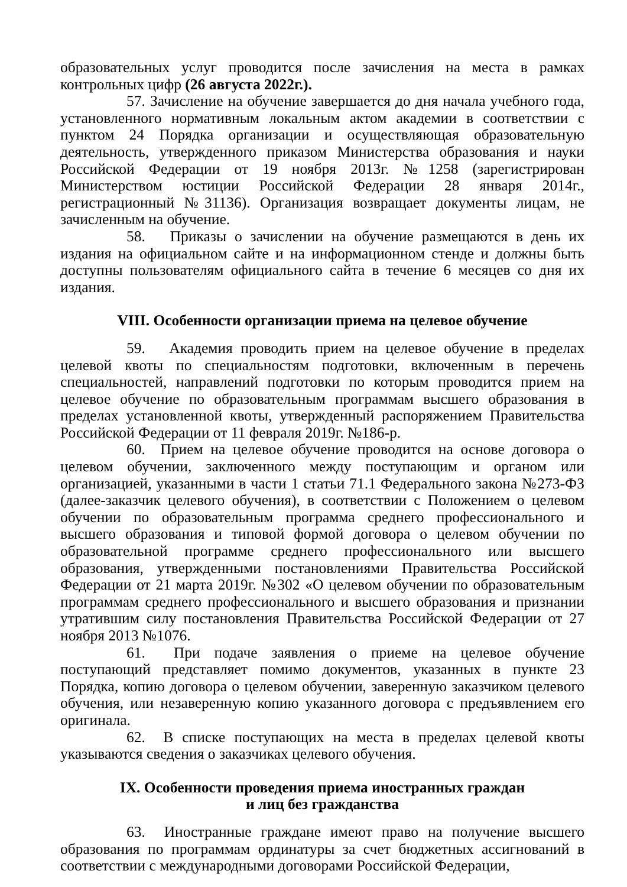образовательных услуг проводится после зачисления на места в рамках контрольных цифр (26 августа 2022г.).
57. Зачисление на обучение завершается до дня начала учебного года, установленного нормативным локальным актом академии в соответствии с пунктом 24 Порядка организации и осуществляющая образовательную деятельность, утвержденного приказом Министерства образования и науки Российской Федерации от 19 ноября 2013г. №1258 (зарегистрирован Министерством юстиции Российской Федерации 28 января 2014г., регистрационный №31136). Организация возвращает документы лицам, не зачисленным на обучение.
58. Приказы о зачислении на обучение размещаются в день их издания на официальном сайте и на информационном стенде и должны быть доступны пользователям официального сайта в течение 6 месяцев со дня их издания.
VIII. Особенности организации приема на целевое обучение
59. Академия проводить прием на целевое обучение в пределах целевой квоты по специальностям подготовки, включенным в перечень специальностей, направлений подготовки по которым проводится прием на целевое обучение по образовательным программам высшего образования в пределах установленной квоты, утвержденный распоряжением Правительства Российской Федерации от 11 февраля 2019г. №186-р.
60. Прием на целевое обучение проводится на основе договора о целевом обучении, заключенного между поступающим и органом или организацией, указанными в части 1 статьи 71.1 Федерального закона №273-ФЗ (далее-заказчик целевого обучения), в соответствии с Положением о целевом обучении по образовательным программа среднего профессионального и высшего образования и типовой формой договора о целевом обучении по образовательной программе среднего профессионального или высшего образования, утвержденными постановлениями Правительства Российской Федерации от 21 марта 2019г. №302 «О целевом обучении по образовательным программам среднего профессионального и высшего образования и признании утратившим силу постановления Правительства Российской Федерации от 27 ноября 2013 №1076.
61. При подаче заявления о приеме на целевое обучение поступающий представляет помимо документов, указанных в пункте 23 Порядка, копию договора о целевом обучении, заверенную заказчиком целевого обучения, или незаверенную копию указанного договора с предъявлением его оригинала.
62. В списке поступающих на места в пределах целевой квоты указываются сведения о заказчиках целевого обучения.
IX. Особенности проведения приема иностранных граждан
и лиц без гражданства
63. Иностранные граждане имеют право на получение высшего образования по программам ординатуры за счет бюджетных ассигнований в соответствии с международными договорами Российской Федерации,